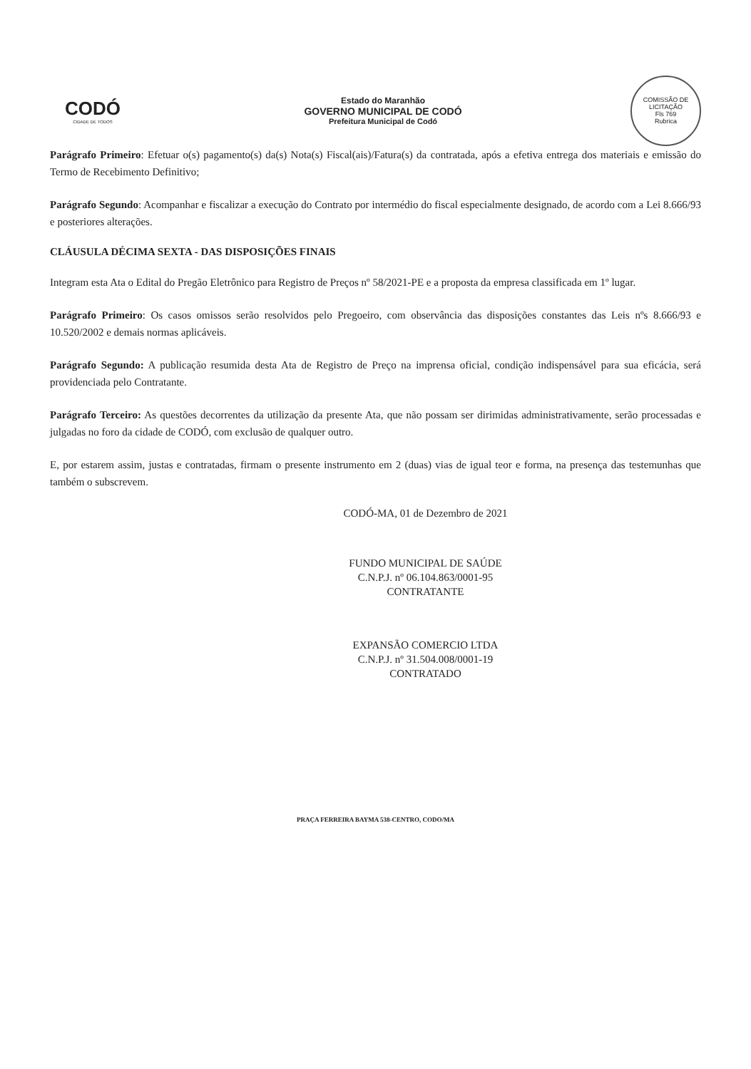CODÓ
CIDADE DE TODOS
Estado do Maranhão
GOVERNO MUNICIPAL DE CODÓ
Prefeitura Municipal de Codó
COMISSÃO DE LICITAÇÃO
Fls 769
Rubrica
Parágrafo Primeiro: Efetuar o(s) pagamento(s) da(s) Nota(s) Fiscal(ais)/Fatura(s) da contratada, após a efetiva entrega dos materiais e emissão do Termo de Recebimento Definitivo;
Parágrafo Segundo: Acompanhar e fiscalizar a execução do Contrato por intermédio do fiscal especialmente designado, de acordo com a Lei 8.666/93 e posteriores alterações.
CLÁUSULA DÉCIMA SEXTA - DAS DISPOSIÇÕES FINAIS
Integram esta Ata o Edital do Pregão Eletrônico para Registro de Preços nº 58/2021-PE e a proposta da empresa classificada em 1º lugar.
Parágrafo Primeiro: Os casos omissos serão resolvidos pelo Pregoeiro, com observância das disposições constantes das Leis nºs 8.666/93 e 10.520/2002 e demais normas aplicáveis.
Parágrafo Segundo: A publicação resumida desta Ata de Registro de Preço na imprensa oficial, condição indispensável para sua eficácia, será providenciada pelo Contratante.
Parágrafo Terceiro: As questões decorrentes da utilização da presente Ata, que não possam ser dirimidas administrativamente, serão processadas e julgadas no foro da cidade de CODÓ, com exclusão de qualquer outro.
E, por estarem assim, justas e contratadas, firmam o presente instrumento em 2 (duas) vias de igual teor e forma, na presença das testemunhas que também o subscrevem.
CODÓ-MA, 01 de Dezembro de 2021
FUNDO MUNICIPAL DE SAÚDE
C.N.P.J. nº 06.104.863/0001-95
CONTRATANTE
EXPANSÃO COMERCIO LTDA
C.N.P.J. nº 31.504.008/0001-19
CONTRATADO
PRAÇA FERREIRA BAYMA 538-CENTRO, CODO/MA